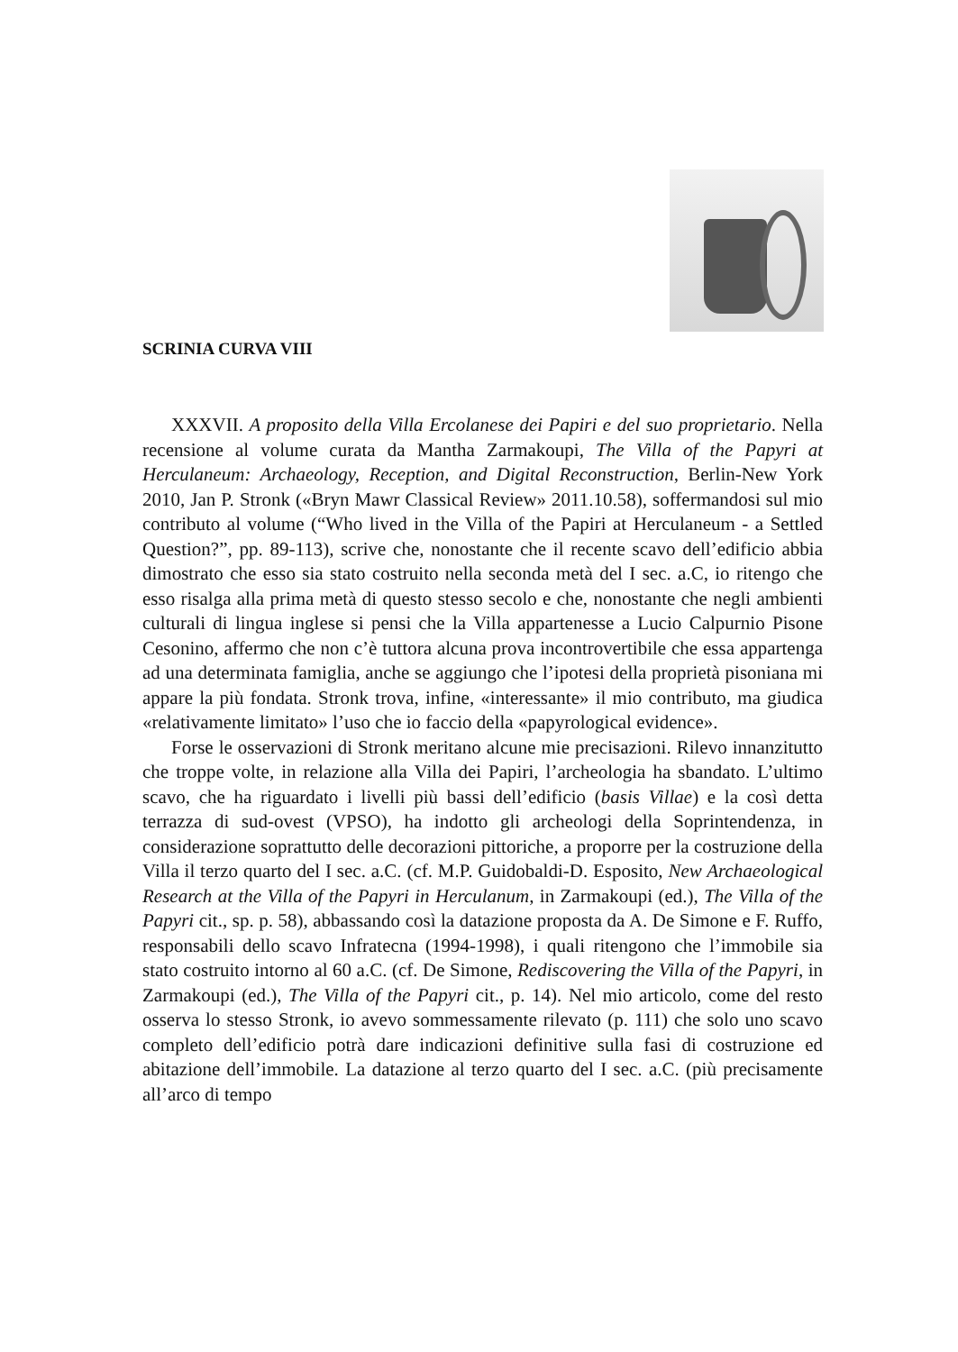SCRINIA CURVA VIII
XXXVII. A proposito della Villa Ercolanese dei Papiri e del suo proprietario. Nella recensione al volume curata da Mantha Zarmakoupi, The Villa of the Papyri at Herculaneum: Archaeology, Reception, and Digital Reconstruction, Berlin-New York 2010, Jan P. Stronk («Bryn Mawr Classical Review» 2011.10.58), soffermandosi sul mio contributo al volume (“Who lived in the Villa of the Papiri at Herculaneum - a Settled Question?”, pp. 89-113), scrive che, nonostante che il recente scavo dell’edificio abbia dimostrato che esso sia stato costruito nella seconda metà del I sec. a.C, io ritengo che esso risalga alla prima metà di questo stesso secolo e che, nonostante che negli ambienti culturali di lingua inglese si pensi che la Villa appartenesse a Lucio Calpurnio Pisone Cesonino, affermo che non c’è tuttora alcuna prova incontrovertibile che essa appartenga ad una determinata famiglia, anche se aggiungo che l’ipotesi della proprietà pisoniana mi appare la più fondata. Stronk trova, infine, «interessante» il mio contributo, ma giudica «relativamente limitato» l’uso che io faccio della «papyrological evidence».
Forse le osservazioni di Stronk meritano alcune mie precisazioni. Rilevo innanzitutto che troppe volte, in relazione alla Villa dei Papiri, l’archeologia ha sbandato. L’ultimo scavo, che ha riguardato i livelli più bassi dell’edificio (basis Villae) e la così detta terrazza di sud-ovest (VPSO), ha indotto gli archeologi della Soprintendenza, in considerazione soprattutto delle decorazioni pittoriche, a proporre per la costruzione della Villa il terzo quarto del I sec. a.C. (cf. M.P. Guidobaldi-D. Esposito, New Archaeological Research at the Villa of the Papyri in Herculanum, in Zarmakoupi (ed.), The Villa of the Papyri cit., sp. p. 58), abbassando così la datazione proposta da A. De Simone e F. Ruffo, responsabili dello scavo Infratecna (1994-1998), i quali ritengono che l’immobile sia stato costruito intorno al 60 a.C. (cf. De Simone, Rediscovering the Villa of the Papyri, in Zarmakoupi (ed.), The Villa of the Papyri cit., p. 14). Nel mio articolo, come del resto osserva lo stesso Stronk, io avevo sommessamente rilevato (p. 111) che solo uno scavo completo dell’edificio potrà dare indicazioni definitive sulla fasi di costruzione ed abitazione dell’immobile. La datazione al terzo quarto del I sec. a.C. (più precisamente all’arco di tempo